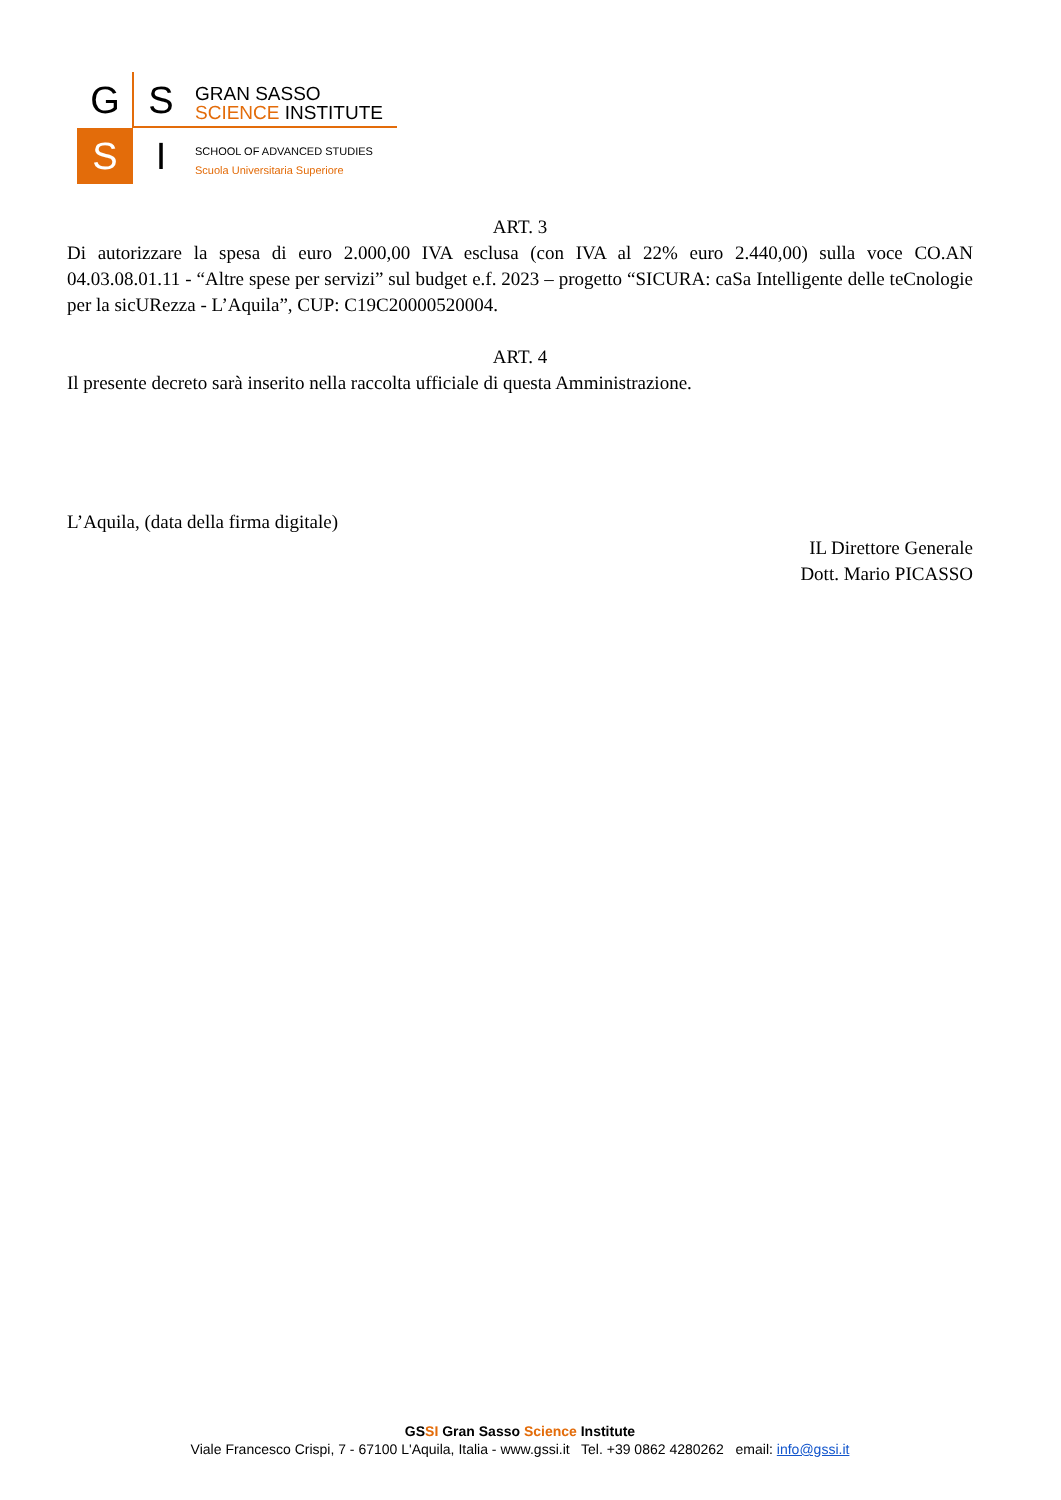G S
S I
GRAN SASSO
SCIENCE INSTITUTE
SCHOOL OF ADVANCED STUDIES
Scuola Universitaria Superiore
ART. 3
Di autorizzare la spesa di euro 2.000,00 IVA esclusa (con IVA al 22% euro 2.440,00) sulla voce CO.AN 04.03.08.01.11 - “Altre spese per servizi” sul budget e.f. 2023 – progetto “SICURA: caSa Intelligente delle teCnologie per la sicURezza - L’Aquila”, CUP: C19C20000520004.
ART. 4
Il presente decreto sarà inserito nella raccolta ufficiale di questa Amministrazione.
L’Aquila, (data della firma digitale)
IL Direttore Generale
Dott. Mario PICASSO
GSSI Gran Sasso Science Institute
Viale Francesco Crispi, 7 - 67100 L'Aquila, Italia - www.gssi.it Tel. +39 0862 4280262 email: info@gssi.it